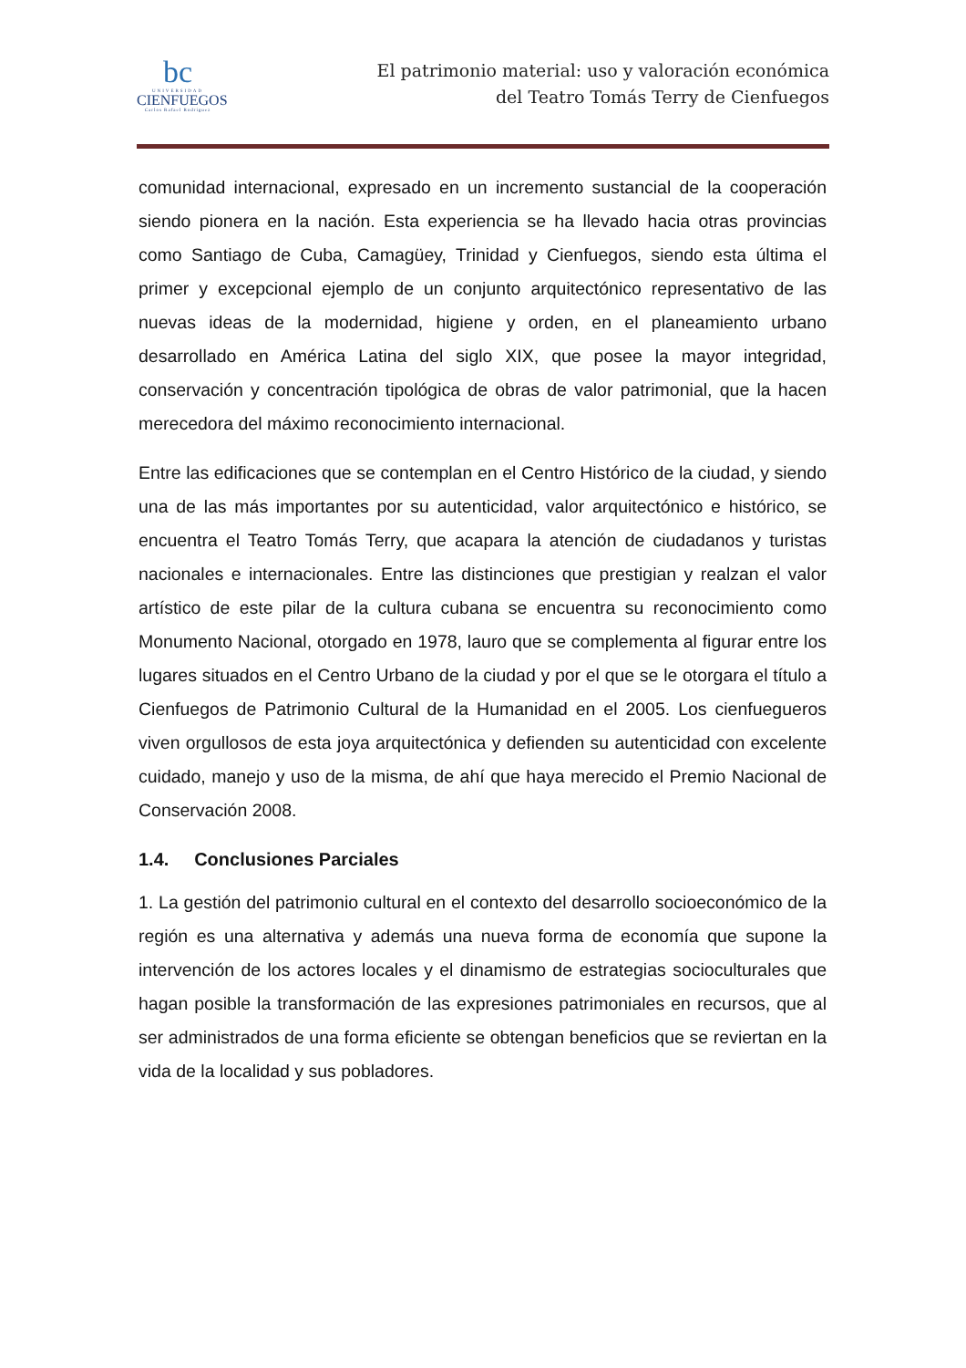bc
UNIVERSIDAD
CIENFUEGOS
Carlos Rafael Rodríguez
El patrimonio material: uso y valoración económica
del Teatro Tomás Terry de Cienfuegos
comunidad internacional, expresado en un incremento sustancial de la cooperación siendo pionera en la nación. Esta experiencia se ha llevado hacia otras provincias como Santiago de Cuba, Camagüey, Trinidad y Cienfuegos, siendo esta última el primer y excepcional ejemplo de un conjunto arquitectónico representativo de las nuevas ideas de la modernidad, higiene y orden, en el planeamiento urbano desarrollado en América Latina del siglo XIX, que posee la mayor integridad, conservación y concentración tipológica de obras de valor patrimonial, que la hacen merecedora del máximo reconocimiento internacional.
Entre las edificaciones que se contemplan en el Centro Histórico de la ciudad, y siendo una de las más importantes por su autenticidad, valor arquitectónico e histórico, se encuentra el Teatro Tomás Terry, que acapara la atención de ciudadanos y turistas nacionales e internacionales. Entre las distinciones que prestigian y realzan el valor artístico de este pilar de la cultura cubana se encuentra su reconocimiento como Monumento Nacional, otorgado en 1978, lauro que se complementa al figurar entre los lugares situados en el Centro Urbano de la ciudad y por el que se le otorgara el título a Cienfuegos de Patrimonio Cultural de la Humanidad en el 2005. Los cienfuegueros viven orgullosos de esta joya arquitectónica y defienden su autenticidad con excelente cuidado, manejo y uso de la misma, de ahí que haya merecido el Premio Nacional de Conservación 2008.
1.4. Conclusiones Parciales
1. La gestión del patrimonio cultural en el contexto del desarrollo socioeconómico de la región es una alternativa y además una nueva forma de economía que supone la intervención de los actores locales y el dinamismo de estrategias socioculturales que hagan posible la transformación de las expresiones patrimoniales en recursos, que al ser administrados de una forma eficiente se obtengan beneficios que se reviertan en la vida de la localidad y sus pobladores.